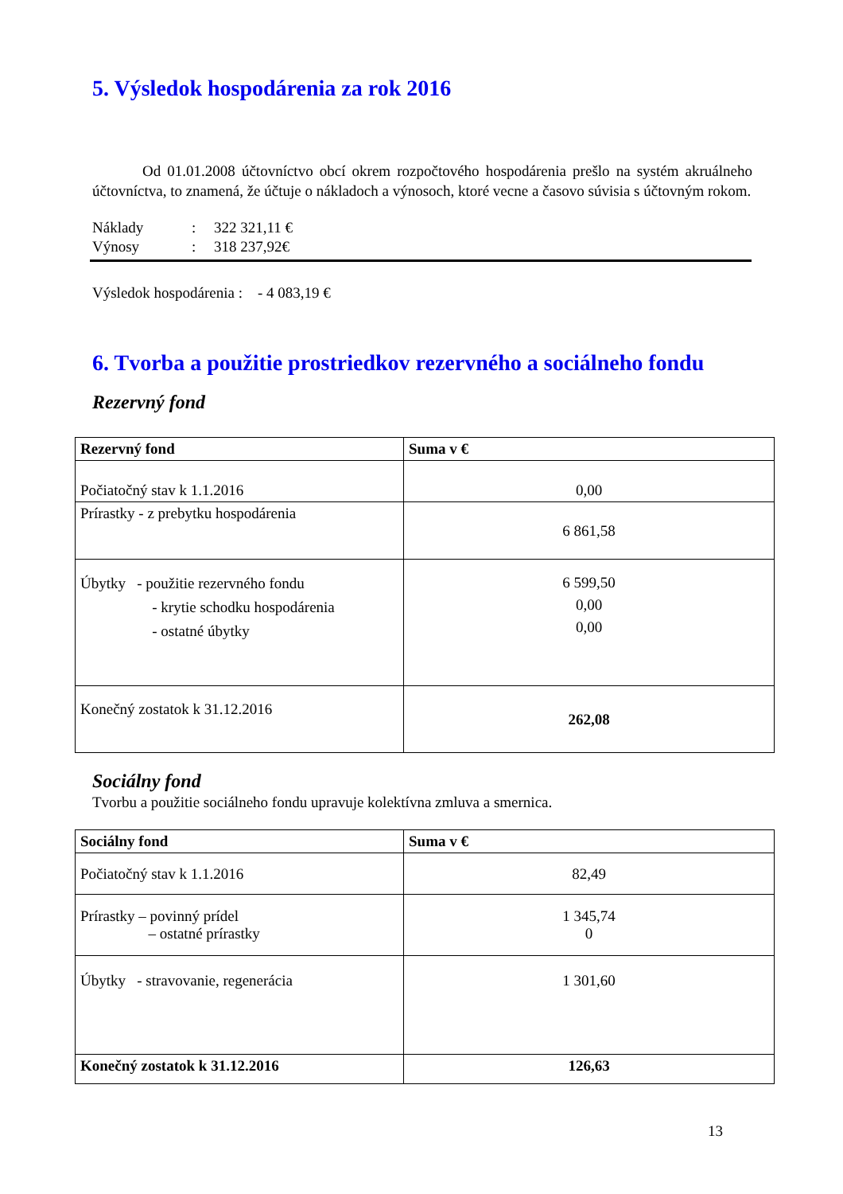5. Výsledok hospodárenia za rok 2016
Od 01.01.2008 účtovníctvo obcí okrem rozpočtového hospodárenia prešlo na systém akruálneho účtovníctva, to znamená, že účtuje o nákladoch a výnosoch, ktoré vecne a časovo súvisia s účtovným rokom.
| Náklady | : | 322 321,11 € |
| Výnosy | : | 318 237,92€ |
Výsledok hospodárenia : - 4 083,19 €
6. Tvorba a použitie prostriedkov rezervného a sociálneho fondu
Rezervný fond
| Rezervný fond | Suma v € |
| --- | --- |
| Počiatočný stav k 1.1.2016 | 0,00 |
| Prírastky - z prebytku hospodárenia | 6 861,58 |
| Úbytky - použitie rezervného fondu - krytie schodku hospodárenia - ostatné úbytky | 6 599,50 0,00 0,00 |
| Konečný zostatok k 31.12.2016 | 262,08 |
Sociálny fond
Tvorbu a použitie sociálneho fondu upravuje kolektívna zmluva a smernica.
| Sociálny fond | Suma v € |
| --- | --- |
| Počiatočný stav k 1.1.2016 | 82,49 |
| Prírastky – povinný prídel – ostatné prírastky | 1 345,74 0 |
| Úbytky - stravovanie, regenerácia | 1 301,60 |
| Konečný zostatok k 31.12.2016 | 126,63 |
13